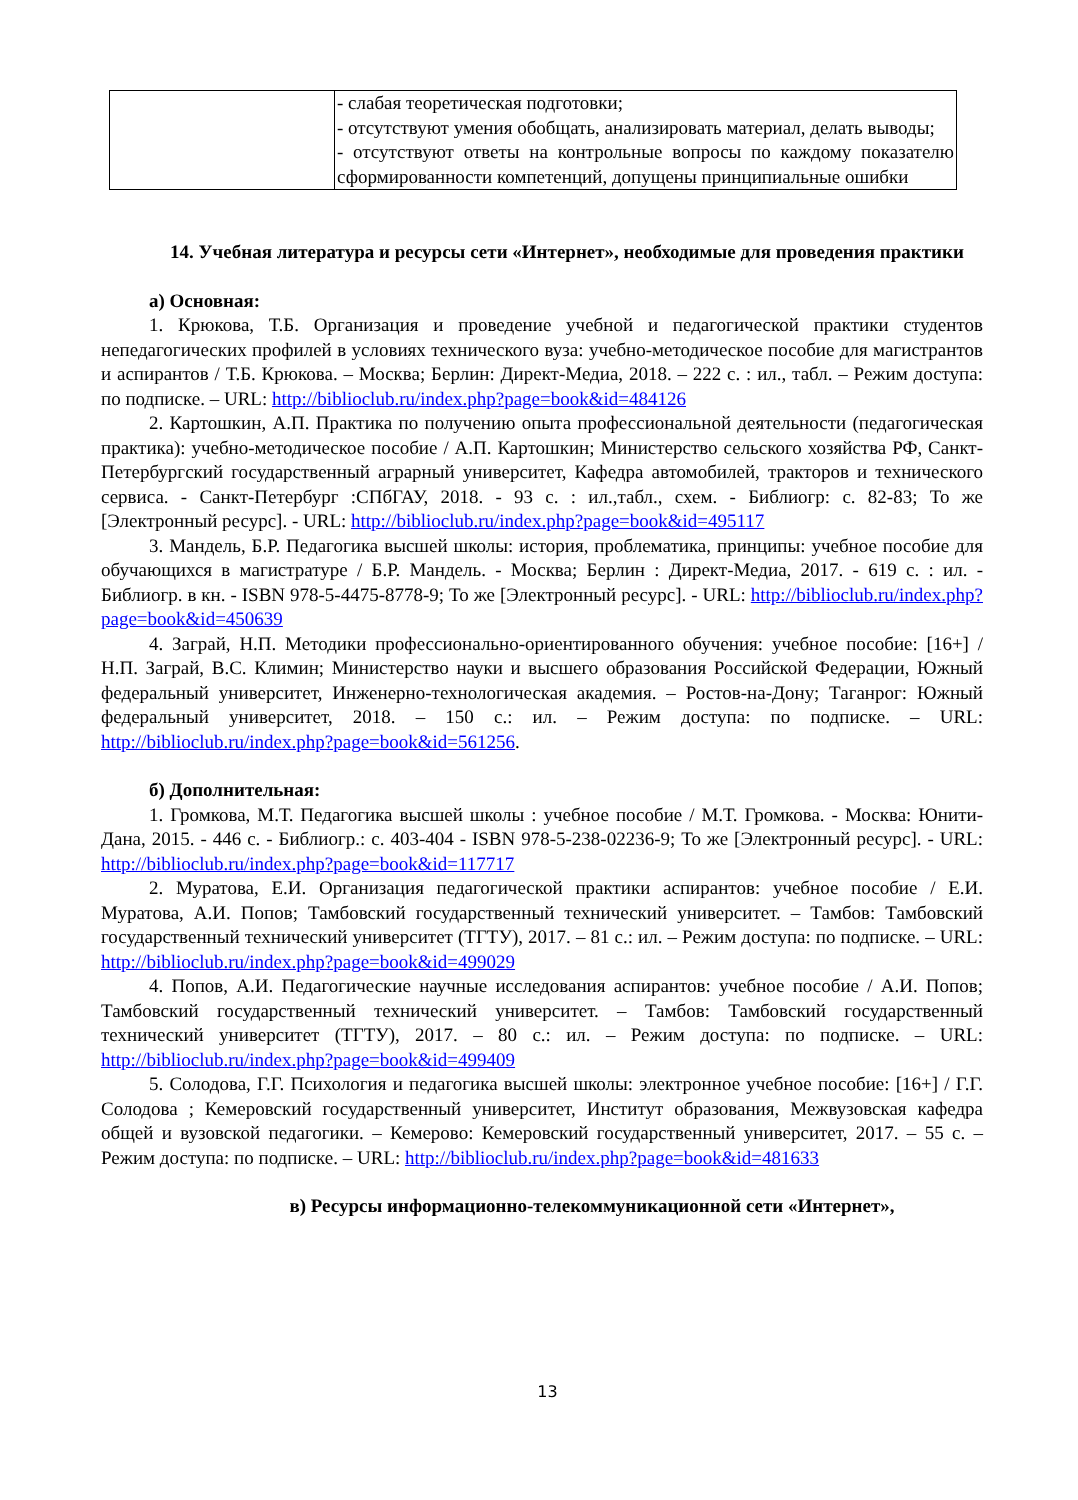| | - слабая теоретическая подготовки; - отсутствуют умения обобщать, анализировать материал, делать выводы; - отсутствуют ответы на контрольные вопросы по каждому показателю сформированности компетенций, допущены принципиальные ошибки |
14. Учебная литература и ресурсы сети «Интернет», необходимые для проведения практики
а) Основная:
1. Крюкова, Т.Б. Организация и проведение учебной и педагогической практики студентов непедагогических профилей в условиях технического вуза: учебно-методическое пособие для магистрантов и аспирантов / Т.Б. Крюкова. – Москва; Берлин: Директ-Медиа, 2018. – 222 с. : ил., табл. – Режим доступа: по подписке. – URL: http://biblioclub.ru/index.php?page=book&id=484126
2. Картошкин, А.П. Практика по получению опыта профессиональной деятельности (педагогическая практика): учебно-методическое пособие / А.П. Картошкин; Министерство сельского хозяйства РФ, Санкт-Петербургский государственный аграрный университет, Кафедра автомобилей, тракторов и технического сервиса. - Санкт-Петербург :СПбГАУ, 2018. - 93 с. : ил.,табл., схем. - Библиогр: с. 82-83; То же [Электронный ресурс]. - URL: http://biblioclub.ru/index.php?page=book&id=495117
3. Мандель, Б.Р. Педагогика высшей школы: история, проблематика, принципы: учебное пособие для обучающихся в магистратуре / Б.Р. Мандель. - Москва; Берлин : Директ-Медиа, 2017. - 619 с. : ил. - Библиогр. в кн. - ISBN 978-5-4475-8778-9; То же [Электронный ресурс]. - URL: http://biblioclub.ru/index.php?page=book&id=450639
4. Заграй, Н.П. Методики профессионально-ориентированного обучения: учебное пособие: [16+] / Н.П. Заграй, В.С. Климин; Министерство науки и высшего образования Российской Федерации, Южный федеральный университет, Инженерно-технологическая академия. – Ростов-на-Дону; Таганрог: Южный федеральный университет, 2018. – 150 с.: ил. – Режим доступа: по подписке. – URL: http://biblioclub.ru/index.php?page=book&id=561256.
б) Дополнительная:
1. Громкова, М.Т. Педагогика высшей школы : учебное пособие / М.Т. Громкова. - Москва: Юнити-Дана, 2015. - 446 с. - Библиогр.: с. 403-404 - ISBN 978-5-238-02236-9; То же [Электронный ресурс]. - URL: http://biblioclub.ru/index.php?page=book&id=117717
2. Муратова, Е.И. Организация педагогической практики аспирантов: учебное пособие / Е.И. Муратова, А.И. Попов; Тамбовский государственный технический университет. – Тамбов: Тамбовский государственный технический университет (ТГТУ), 2017. – 81 с.: ил. – Режим доступа: по подписке. – URL: http://biblioclub.ru/index.php?page=book&id=499029
4. Попов, А.И. Педагогические научные исследования аспирантов: учебное пособие / А.И. Попов; Тамбовский государственный технический университет. – Тамбов: Тамбовский государственный технический университет (ТГТУ), 2017. – 80 с.: ил. – Режим доступа: по подписке. – URL: http://biblioclub.ru/index.php?page=book&id=499409
5. Солодова, Г.Г. Психология и педагогика высшей школы: электронное учебное пособие: [16+] / Г.Г. Солодова ; Кемеровский государственный университет, Институт образования, Межвузовская кафедра общей и вузовской педагогики. – Кемерово: Кемеровский государственный университет, 2017. – 55 с. – Режим доступа: по подписке. – URL: http://biblioclub.ru/index.php?page=book&id=481633
в) Ресурсы информационно-телекоммуникационной сети «Интернет»,
13